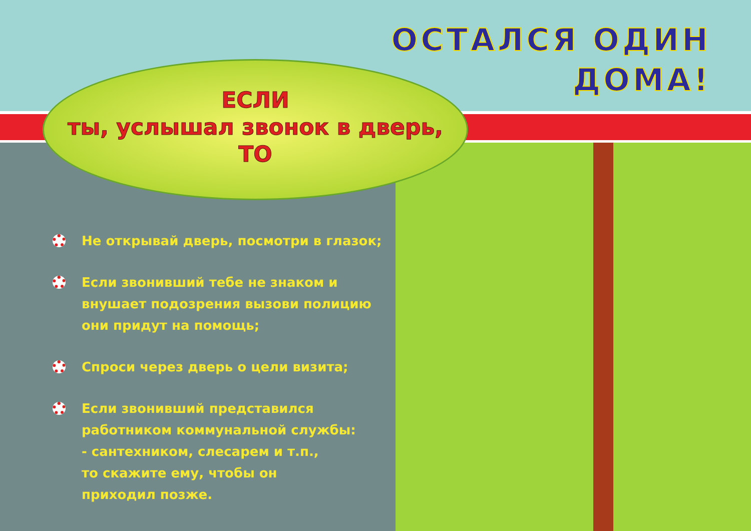ОСТАЛСЯ ОДИН
ДОМА!
ЕСЛИ
ты, услышал звонок в дверь,
ТО
Не открывай дверь, посмотри в глазок;
Если звонивший тебе не знаком и внушает подозрения вызови полицию они придут на помощь;
Спроси через дверь о цели визита;
Если звонивший представился работником коммунальной службы:
- сантехником, слесарем и т.п.,
то скажите ему, чтобы он
приходил позже.